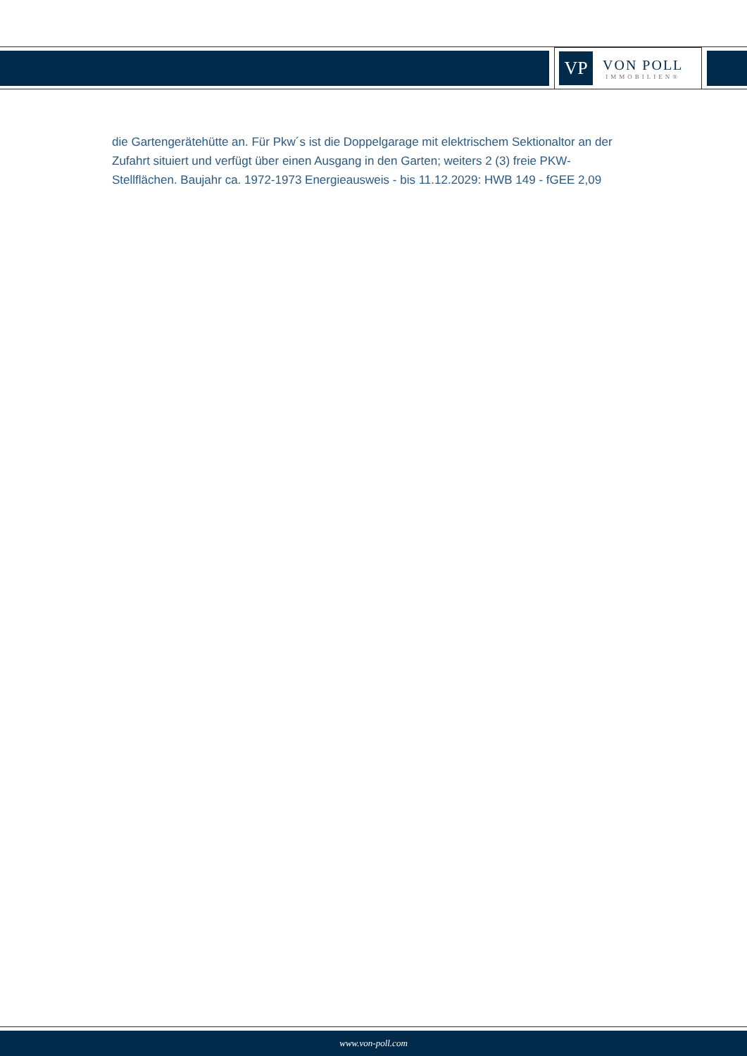VP
VON POLL
IMMOBILIEN®
die Gartengerätehütte an. Für Pkw´s ist die Doppelgarage mit elektrischem Sektionaltor an der Zufahrt situiert und verfügt über einen Ausgang in den Garten; weiters 2 (3) freie PKW-Stellflächen. Baujahr ca. 1972-1973 Energieausweis - bis 11.12.2029: HWB 149 - fGEE 2,09
www.von-poll.com